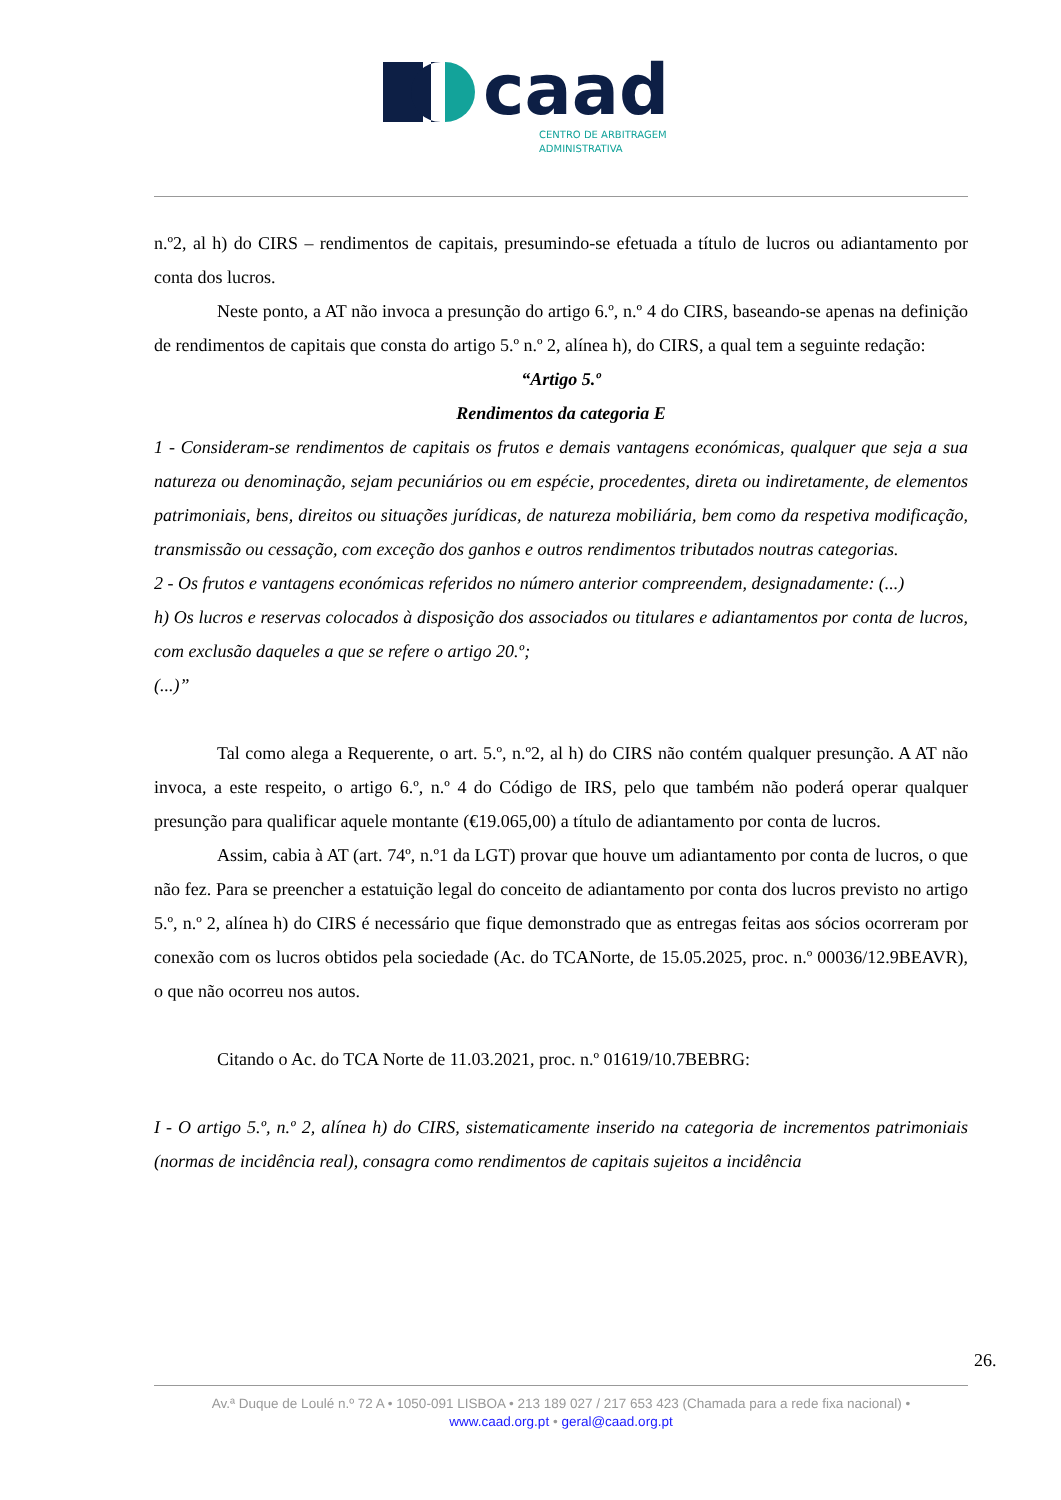caad
CENTRO DE ARBITRAGEM
ADMINISTRATIVA
n.º2, al h) do CIRS – rendimentos de capitais, presumindo-se efetuada a título de lucros ou adiantamento por conta dos lucros.
Neste ponto, a AT não invoca a presunção do artigo 6.º, n.º 4 do CIRS, baseando-se apenas na definição de rendimentos de capitais que consta do artigo 5.º n.º 2, alínea h), do CIRS, a qual tem a seguinte redação:
“Artigo 5.º
Rendimentos da categoria E
1 - Consideram-se rendimentos de capitais os frutos e demais vantagens económicas, qualquer que seja a sua natureza ou denominação, sejam pecuniários ou em espécie, procedentes, direta ou indiretamente, de elementos patrimoniais, bens, direitos ou situações jurídicas, de natureza mobiliária, bem como da respetiva modificação, transmissão ou cessação, com exceção dos ganhos e outros rendimentos tributados noutras categorias.
2 - Os frutos e vantagens económicas referidos no número anterior compreendem, designadamente: (...)
h) Os lucros e reservas colocados à disposição dos associados ou titulares e adiantamentos por conta de lucros, com exclusão daqueles a que se refere o artigo 20.º;
(...)”
Tal como alega a Requerente, o art. 5.º, n.º2, al h) do CIRS não contém qualquer presunção. A AT não invoca, a este respeito, o artigo 6.º, n.º 4 do Código de IRS, pelo que também não poderá operar qualquer presunção para qualificar aquele montante (€19.065,00) a título de adiantamento por conta de lucros.
Assim, cabia à AT (art. 74º, n.º1 da LGT) provar que houve um adiantamento por conta de lucros, o que não fez. Para se preencher a estatuição legal do conceito de adiantamento por conta dos lucros previsto no artigo 5.º, n.º 2, alínea h) do CIRS é necessário que fique demonstrado que as entregas feitas aos sócios ocorreram por conexão com os lucros obtidos pela sociedade (Ac. do TCANorte, de 15.05.2025, proc. n.º 00036/12.9BEAVR), o que não ocorreu nos autos.
Citando o Ac. do TCA Norte de 11.03.2021, proc. n.º 01619/10.7BEBRG:
I - O artigo 5.º, n.º 2, alínea h) do CIRS, sistematicamente inserido na categoria de incrementos patrimoniais (normas de incidência real), consagra como rendimentos de capitais sujeitos a incidência
26.
Av.ª Duque de Loulé n.º 72 A • 1050-091 LISBOA • 213 189 027 / 217 653 423 (Chamada para a rede fixa nacional) •
www.caad.org.pt • geral@caad.org.pt